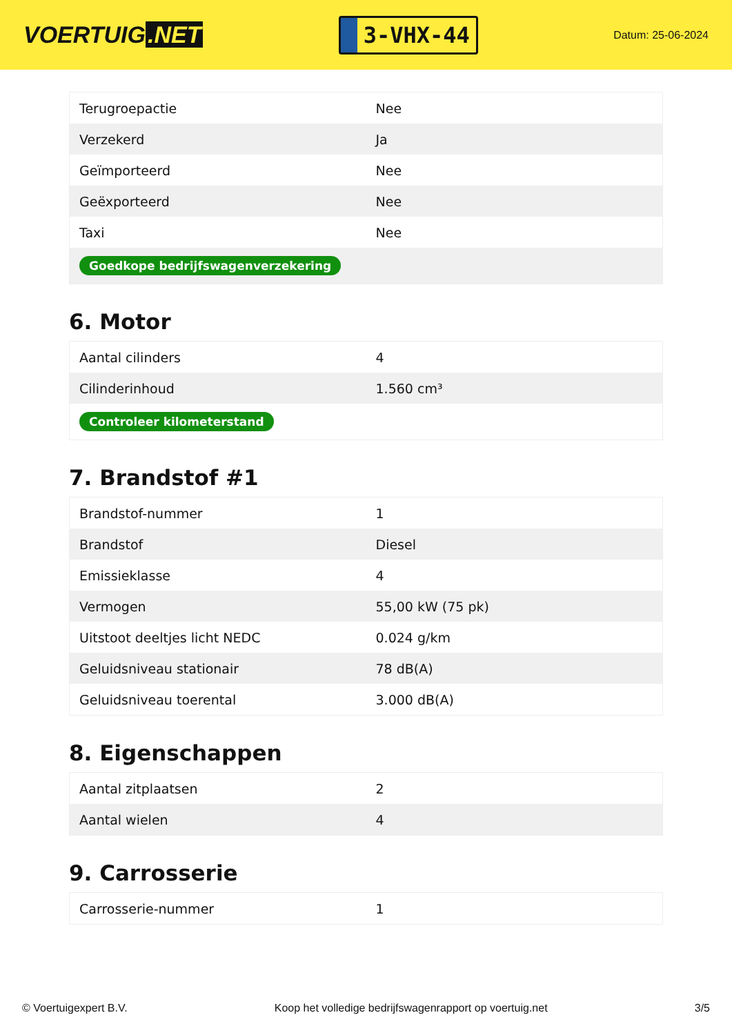VOERTUIG.NET
3-VHX-44
Datum: 25-06-2024
| Terugroepactie | Nee |
| Verzekerd | Ja |
| Geïmporteerd | Nee |
| Geëxporteerd | Nee |
| Taxi | Nee |
| Goedkope bedrijfswagenverzekering | |
6. Motor
| Aantal cilinders | 4 |
| Cilinderinhoud | 1.560 cm³ |
| Controleer kilometerstand | |
7. Brandstof #1
| Brandstof-nummer | 1 |
| Brandstof | Diesel |
| Emissieklasse | 4 |
| Vermogen | 55,00 kW (75 pk) |
| Uitstoot deeltjes licht NEDC | 0.024 g/km |
| Geluidsniveau stationair | 78 dB(A) |
| Geluidsniveau toerental | 3.000 dB(A) |
8. Eigenschappen
| Aantal zitplaatsen | 2 |
| Aantal wielen | 4 |
9. Carrosserie
| Carrosserie-nummer | 1 |
© Voertuigexpert B.V. Koop het volledige bedrijfswagenrapport op voertuig.net 3/5